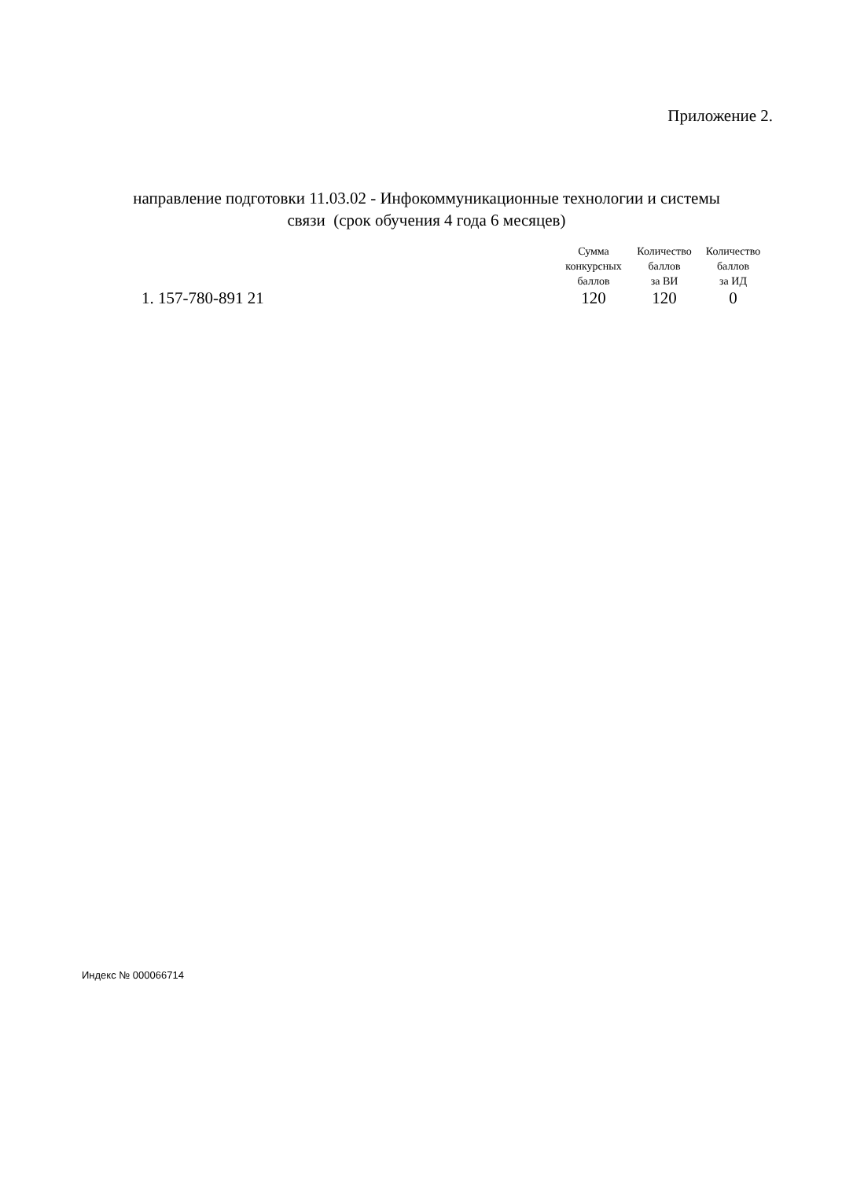Приложение 2.
направление подготовки 11.03.02 - Инфокоммуникационные технологии и системы
связи (срок обучения 4 года 6 месяцев)
| | Сумма конкурсных баллов | Количество баллов за ВИ | Количество баллов за ИД |
| --- | --- | --- | --- |
| 1. 157-780-891 21 | 120 | 120 | 0 |
Индекс № 000066714